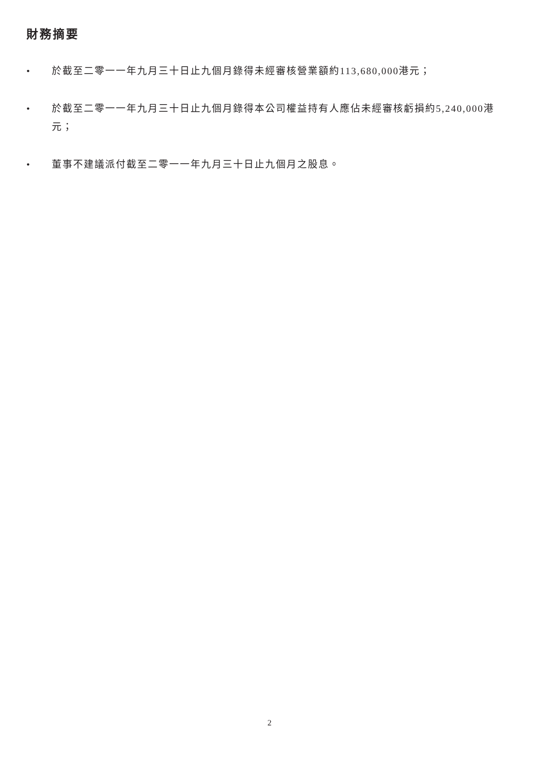財務摘要
• 於截至二零一一年九月三十日止九個月錄得未經審核營業額約113,680,000港元；
• 於截至二零一一年九月三十日止九個月錄得本公司權益持有人應佔未經審核虧損約5,240,000港元；
• 董事不建議派付截至二零一一年九月三十日止九個月之股息。
2